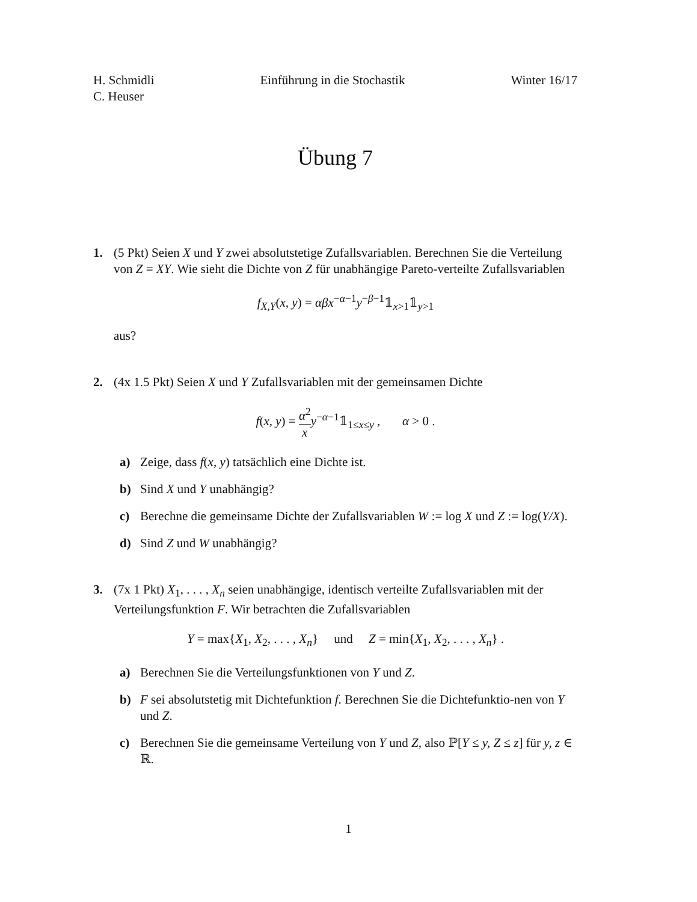H. Schmidli
C. Heuser
Einführung in die Stochastik Winter 16/17
Übung 7
1. (5 Pkt) Seien X und Y zwei absolutstetige Zufallsvariablen. Berechnen Sie die Verteilung von Z = XY. Wie sieht die Dichte von Z für unabhängige Pareto-verteilte Zufallsvariablen
f<sub>X,Y</sub>(x, y) = αβx<sup>−α−1</sup>y<sup>−β−1</sup>𝟙<sub>x>1</sub>𝟙<sub>y>1</sub>
aus?
2. (4x 1.5 Pkt) Seien X und Y Zufallsvariablen mit der gemeinsamen Dichte
f(x, y) = α<sup>2</sup> x y<sup>−α−1</sup>𝟙<sub>1≤x≤y</sub> , α > 0 .
a) Zeige, dass f(x, y) tatsächlich eine Dichte ist.
b) Sind X und Y unabhängig?
c) Berechne die gemeinsame Dichte der Zufallsvariablen W := log X und Z := log(Y/X).
d) Sind Z und W unabhängig?
3. (7x 1 Pkt) X<sub>1</sub>, . . . , X<sub>n</sub> seien unabhängige, identisch verteilte Zufallsvariablen mit der Verteilungsfunktion F. Wir betrachten die Zufallsvariablen
Y = max{X<sub>1</sub>, X<sub>2</sub>, . . . , X<sub>n</sub>} und Z = min{X<sub>1</sub>, X<sub>2</sub>, . . . , X<sub>n</sub>} .
a) Berechnen Sie die Verteilungsfunktionen von Y und Z.
b) F sei absolutstetig mit Dichtefunktion f. Berechnen Sie die Dichtefunktio-nen von Y und Z.
c) Berechnen Sie die gemeinsame Verteilung von Y und Z, also ℙ[Y ≤ y, Z ≤ z] für y, z ∈ ℝ.
1